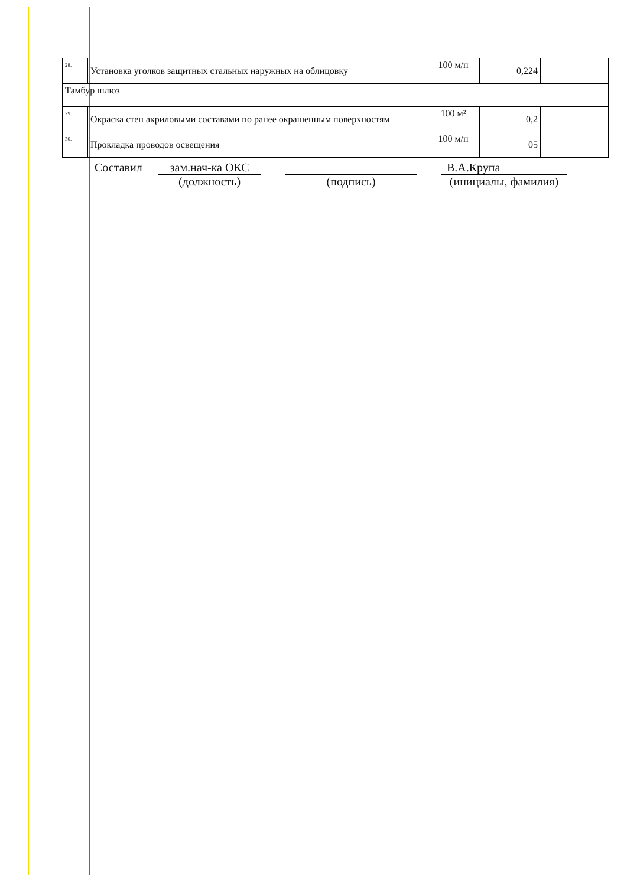| 28. | Установка уголков защитных стальных наружных на облицовку | 100 м/п | 0,224 | |
| Тамбур шлюз | | | | |
| 29. | Окраска стен акриловыми составами по ранее окрашенным поверхностям | 100 м² | 0,2 | |
| 30. | Прокладка проводов освещения | 100 м/п | 05 | |
Составил зам.нач-ка ОКС
(должность)
(подпись) В.А.Крупа
(инициалы, фамилия)